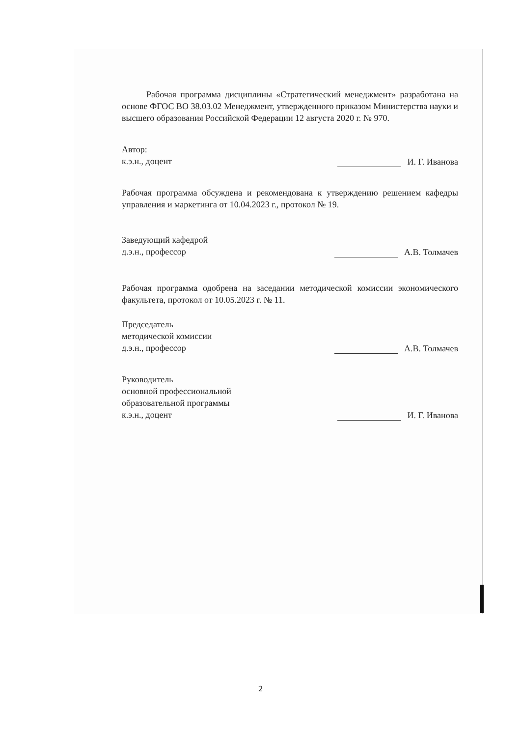Рабочая программа дисциплины «Стратегический менеджмент» разработана на основе ФГОС ВО 38.03.02 Менеджмент, утвержденного приказом Министерства науки и высшего образования Российской Федерации 12 августа 2020 г. № 970.
Автор:
к.э.н., доцент
И. Г. Иванова
Рабочая программа обсуждена и рекомендована к утверждению решением кафедры управления и маркетинга от 10.04.2023 г., протокол № 19.
Заведующий кафедрой
д.э.н., профессор
А.В. Толмачев
Рабочая программа одобрена на заседании методической комиссии экономического факультета, протокол от 10.05.2023 г. № 11.
Председатель
методической комиссии
д.э.н., профессор
А.В. Толмачев
Руководитель
основной профессиональной
образовательной программы
к.э.н., доцент
И. Г. Иванова
2